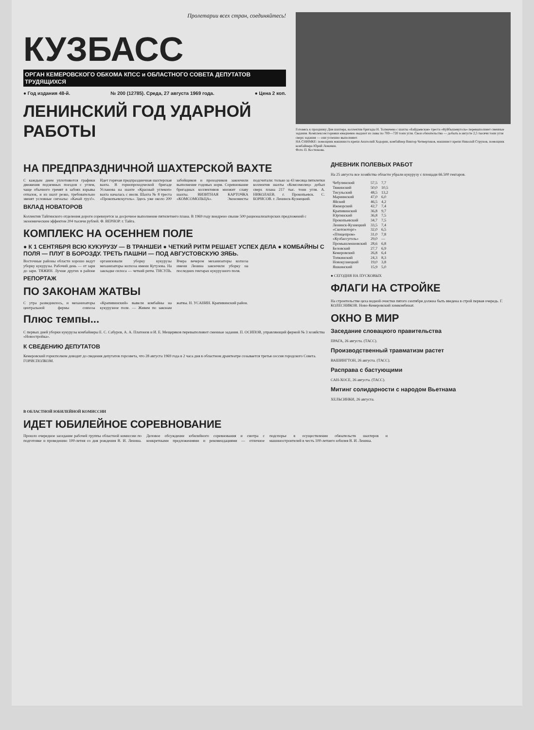Пролетарии всех стран, соединяйтесь!
КУЗБАСС
ОРГАН КЕМЕРОВСКОГО ОБКОМА КПСС и ОБЛАСТНОГО СОВЕТА ДЕПУТАТОВ ТРУДЯЩИХСЯ
● Год издания 48-й. № 200 (12785). Среда, 27 августа 1969 года. ● Цена 2 коп.
ЛЕНИНСКИЙ ГОД УДАРНОЙ РАБОТЫ
Готовясь к празднику Дня шахтера, коллектив бригады Н. Толмачева с шахты «Байдаевская» треста «Куйбышевуголь» перевыполняет сменные задания. Комплексом горняки ежедневно выдают из лавы по 700—720 тонн угля. Свои обязательства — добыть в августе 2,5 тысячи тонн угля сверх задания — они успешно выполняют.
НА СНИМКЕ: помощник машиниста крепи Анатолий Ходорин, комбайнер Виктор Четвертаков, машинист крепи Николай Струнов, помощник комбайнера Юрий Ломачин.
Фото П. Костюкова.
НА ПРЕДПРАЗДНИЧНОЙ ШАХТЕРСКОЙ ВАХТЕ
С каждым днем уплотняются графики движения подземных поездов с углем, чаще обычного гремят в забоях взрывы отпалок, и из шахт резко, требовательно звенят условные сигналы: «Качай груз!». Идет горячая предпраздничная шахтерская вахта. В горнопроходческой бригаде Усланова на шахте «Красный углекоп» вахта началась с июля. Шахта № 8 треста «Прокопьевскуголь». Здесь уже около 200 забойщиков и проходчиков закончили выполнение годовых норм. Соревнование бригадных коллективов множит славу шахты. ВИЗИТНАЯ КАРТОЧКА «КОМСОМОЛЬЦА». Экономисты подсчитали: только за 43 месяца пятилетки коллектив шахты «Комсомолец» добыл сверх плана 217 тыс. тонн угля. А. НИКОЛАЕВ. г. Прокопьевск. С. БОРИСОВ. г. Ленинск-Кузнецкий.
ВКЛАД НОВАТОРОВ
Коллектив Тайгинского отделения дороги соревнуется за досрочное выполнение пятилетнего плана. В 1969 году внедрено свыше 500 рационализаторских предложений с экономическим эффектом 204 тысячи рублей. Ф. ВЕРНОР. г. Тайга.
КОМПЛЕКС НА ОСЕННЕМ ПОЛЕ
● К 1 СЕНТЯБРЯ ВСЮ КУКУРУЗУ — В ТРАНШЕИ ● ЧЕТКИЙ РИТМ РЕШАЕТ УСПЕХ ДЕЛА ● КОМБАЙНЫ С ПОЛЯ — ПЛУГ В БОРОЗДУ. ТРЕТЬ ПАШНИ — ПОД АВГУСТОВСКУЮ ЗЯБЬ.
Восточные районы области хорошо ведут уборку кукурузы. Рабочий день — от зари до зари. ТЯЖИН. Лучше других в районе организовали уборку кукурузы механизаторы колхоза имени Кутузова. На закладке силоса — четкий ритм. ТИСУЛЬ. Вчера вечером механизаторы колхоза имени Ленина закончили уборку на последних гектарах кукурузного поля.
РЕПОРТАЖ
ПО ЗАКОНАМ ЖАТВЫ
С утра разведнилось, и механизаторы центральной фермы совхоза «Крапивинский» вывели комбайны на кукурузное поле. — Живем по законам жатвы. Н. УСАНИН. Крапивинский район.
Плюс темпы...
С первых дней уборки кукурузы комбайнеры Е. С. Сабуров, А. А. Платонов и И. Е. Мещеряков перевыполняют сменные задания. П. ОСИПОВ, управляющий фермой № 3 хозяйства «Новостройка».
К СВЕДЕНИЮ ДЕПУТАТОВ
Кемеровский горисполком доводит до сведения депутатов горсовета, что 28 августа 1969 года в 2 часа дня в областном драмтеатре созывается третья сессия городского Совета. ГОРИСПОЛКОМ.
ДНЕВНИК ПОЛЕВЫХ РАБОТ
На 25 августа все хозяйства области убрали кукурузу с площади 66.500 гектаров.
| Чебулинский | 57,5 | 7,7 |
| Тяжинский | 50,0 | 10,5 |
| Тисульский | 48,5 | 13,2 |
| Мариинский | 47,0 | 6,0 |
| Яйский | 46,5 | 4,2 |
| Ижморский | 42,7 | 7,4 |
| Крапивинский | 36,8 | 9,7 |
| Юргинский | 36,8 | 7,5 |
| Прокопьевский | 34,7 | 7,5 |
| Ленинск-Кузнецкий | 33,5 | 7,4 |
| «Скотоюторг» | 32,0 | 6,5 |
| «Птицепром» | 31,0 | 7,8 |
| «Кузбассуголь» | 29,0 | — |
| Промышленновский | 28,6 | 6,8 |
| Беловский | 27,7 | 6,9 |
| Кемеровский | 26,8 | 6,4 |
| Топкинский | 24,3 | 8,3 |
| Новокузнецкий | 19,0 | 3,8 |
| Яшкинский | 15,9 | 5,0 |
● СЕГОДНЯ НА ПУСКОВЫХ
ФЛАГИ НА СТРОЙКЕ
На строительстве цеха водной очистки пятого сентября должна быть введена в строй первая очередь. Г. КОЛЕСНИКОВ. Ново-Кемеровский химкомбинат.
ОКНО В МИР
Заседание словацкого правительства
ПРАГА, 26 августа. (ТАСС).
Производственный травматизм растет
ВАШИНГТОН, 26 августа. (ТАСС).
Расправа с бастующими
САН-ХОСЕ, 26 августа. (ТАСС).
Митинг солидарности с народом Вьетнама
ХЕЛЬСИНКИ, 26 августа.
В ОБЛАСТНОЙ ЮБИЛЕЙНОЙ КОМИССИИ
ИДЕТ ЮБИЛЕЙНОЕ СОРЕВНОВАНИЕ
Прошло очередное заседание рабочей группы областной комиссии по подготовке и проведению 100-летия со дня рождения В. И. Ленина. Деловое обсуждение юбилейного соревнования и смотра с конкретными предложениями и рекомендациями — отличное подспорье в осуществлении обязательств шахтеров и машиностроителей в честь 100-летнего юбилея В. И. Ленина.